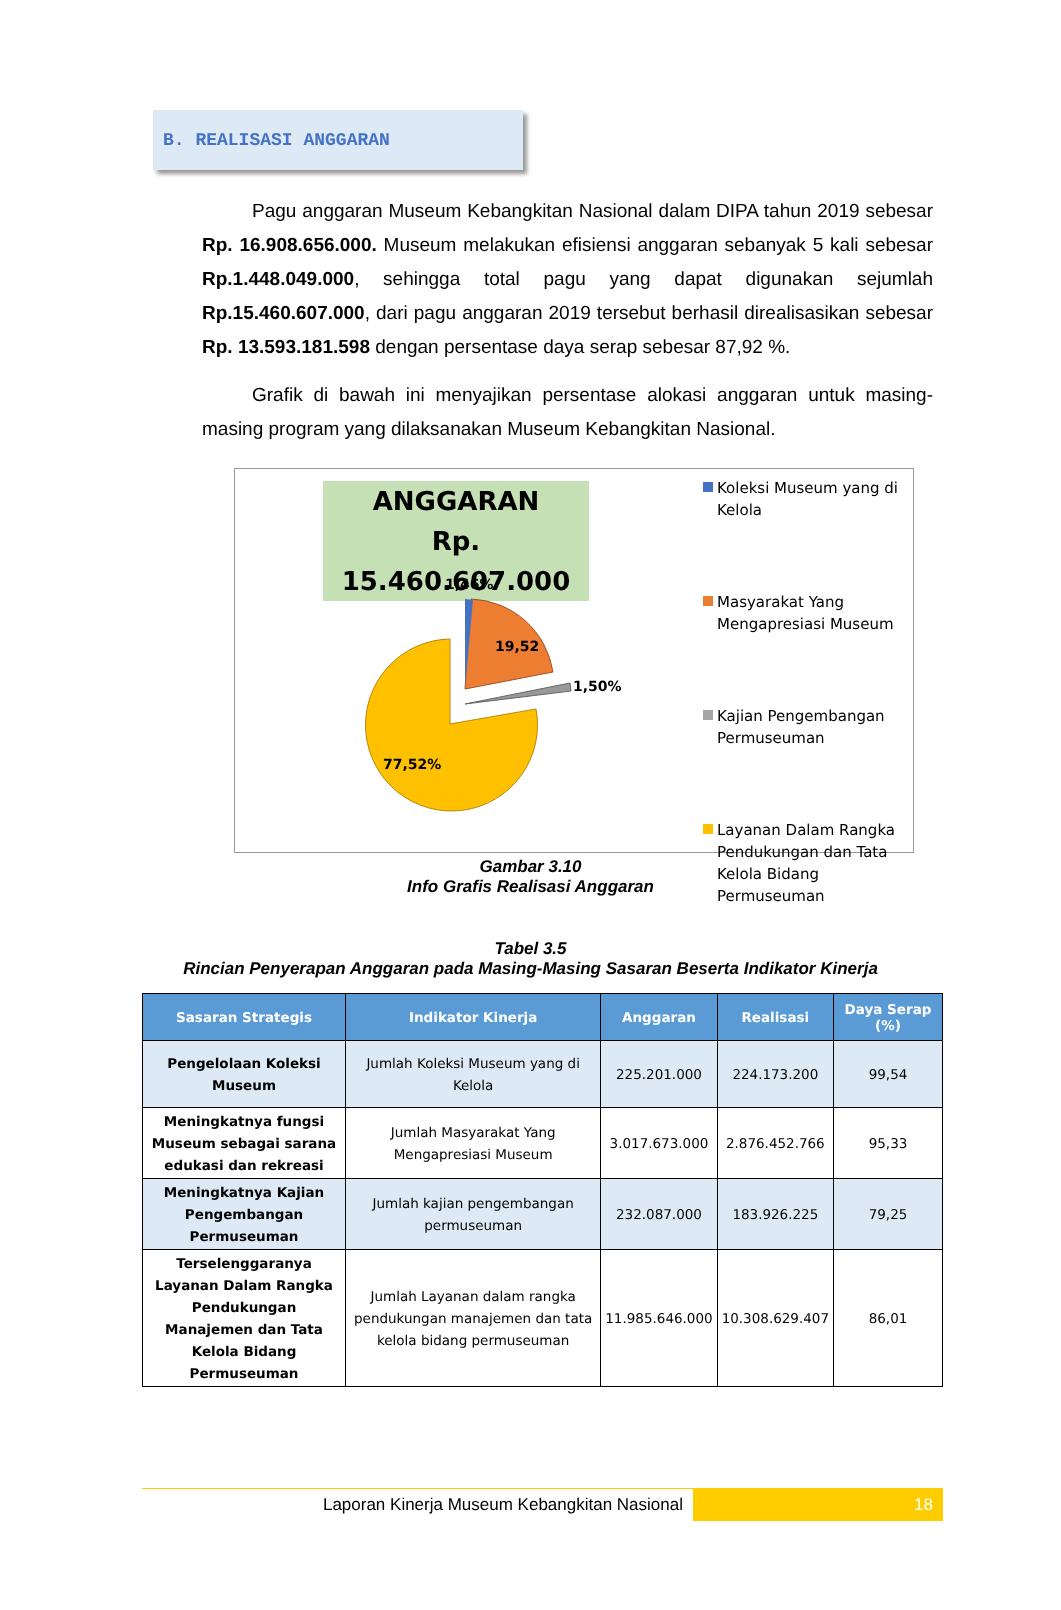B. REALISASI ANGGARAN
Pagu anggaran Museum Kebangkitan Nasional dalam DIPA tahun 2019 sebesar Rp. 16.908.656.000. Museum melakukan efisiensi anggaran sebanyak 5 kali sebesar Rp.1.448.049.000, sehingga total pagu yang dapat digunakan sejumlah Rp.15.460.607.000, dari pagu anggaran 2019 tersebut berhasil direalisasikan sebesar Rp. 13.593.181.598 dengan persentase daya serap sebesar 87,92 %.
Grafik di bawah ini menyajikan persentase alokasi anggaran untuk masing-masing program yang dilaksanakan Museum Kebangkitan Nasional.
ANGGARAN
Rp. 15.460.607.000
1,46%
19,52
1,50%
77,52%
Koleksi Museum yang di Kelola
Masyarakat Yang Mengapresiasi Museum
Kajian Pengembangan Permuseuman
Layanan Dalam Rangka Pendukungan dan Tata Kelola Bidang Permuseuman
Gambar 3.10
Info Grafis Realisasi Anggaran
Tabel 3.5
Rincian Penyerapan Anggaran pada Masing-Masing Sasaran Beserta Indikator Kinerja
| Sasaran Strategis | Indikator Kinerja | Anggaran | Realisasi | Daya Serap (%) |
| --- | --- | --- | --- | --- |
| Pengelolaan Koleksi Museum | Jumlah Koleksi Museum yang di Kelola | 225.201.000 | 224.173.200 | 99,54 |
| Meningkatnya fungsi Museum sebagai sarana edukasi dan rekreasi | Jumlah Masyarakat Yang Mengapresiasi Museum | 3.017.673.000 | 2.876.452.766 | 95,33 |
| Meningkatnya Kajian Pengembangan Permuseuman | Jumlah kajian pengembangan permuseuman | 232.087.000 | 183.926.225 | 79,25 |
| Terselenggaranya Layanan Dalam Rangka Pendukungan Manajemen dan Tata Kelola Bidang Permuseuman | Jumlah Layanan dalam rangka pendukungan manajemen dan tata kelola bidang permuseuman | 11.985.646.000 | 10.308.629.407 | 86,01 |
Laporan Kinerja Museum Kebangkitan Nasional
18